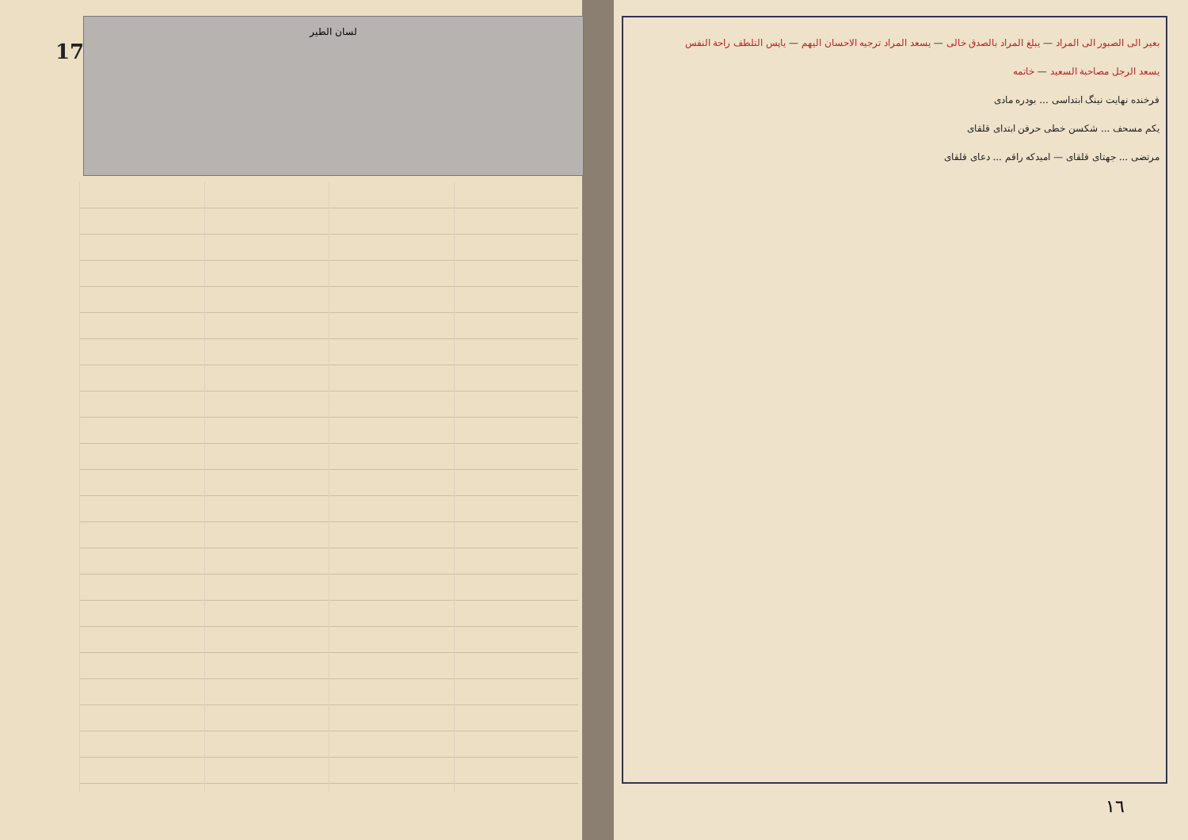17
لسان الطير
بعیر الی الصبور الی المراد — یبلغ المراد بالصدق خالی — یسعد المراد ترجیه الاحسان الیهم — یاپس التلطف راحة النفس
یسعد الرجل مصاحبة السعید — خاتمه
فرخنده نهایت نینگ ابتداسی ... بودره مادی
یکم مسحف ... شکسن خطی حرفن ابتدای قلقای
مرتضی ... جهتای قلقای — امیدکه راقم ... دعای قلقای
١٦